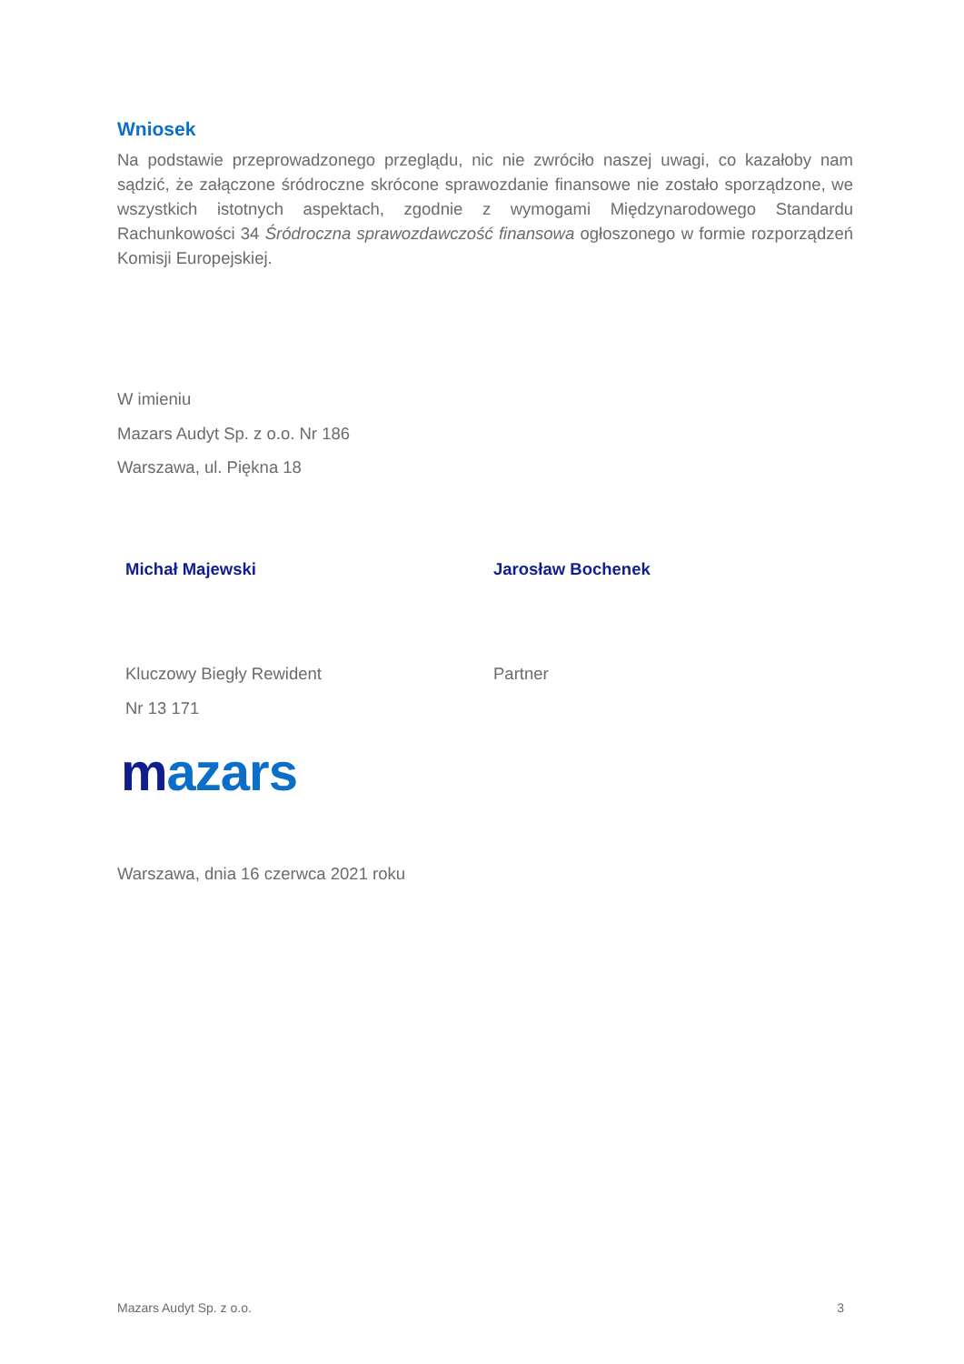Wniosek
Na podstawie przeprowadzonego przeglądu, nic nie zwróciło naszej uwagi, co kazałoby nam sądzić, że załączone śródroczne skrócone sprawozdanie finansowe nie zostało sporządzone, we wszystkich istotnych aspektach, zgodnie z wymogami Międzynarodowego Standardu Rachunkowości 34 Śródroczna sprawozdawczość finansowa ogłoszonego w formie rozporządzeń Komisji Europejskiej.
W imieniu
Mazars Audyt Sp. z o.o. Nr 186
Warszawa, ul. Piękna 18
Michał Majewski Jarosław Bochenek
Kluczowy Biegły Rewident
Nr 13 171
Partner
mazars
Warszawa, dnia 16 czerwca 2021 roku
Mazars Audyt Sp. z o.o. 3